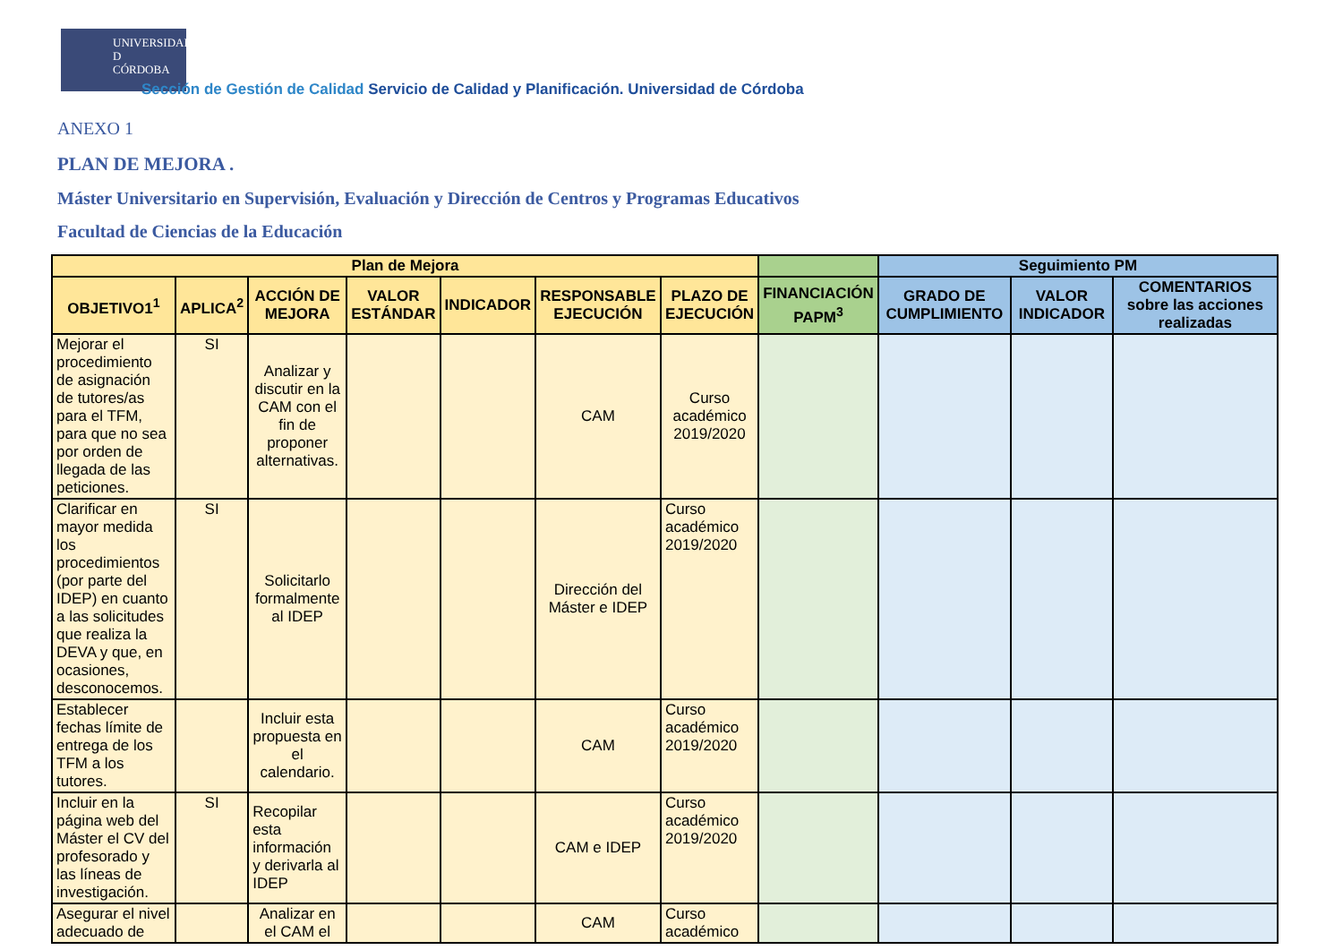UNIVERSIDAD
D
CÓRDOBA
Sección de Gestión de Calidad Servicio de Calidad y Planificación. Universidad de Córdoba
ANEXO 1
PLAN DE MEJORA .
Máster Universitario en Supervisión, Evaluación y Dirección de Centros y Programas Educativos
Facultad de Ciencias de la Educación
| Plan de Mejora | | | | | | | | Seguimiento PM | | |
| --- | --- | --- | --- | --- | --- | --- | --- | --- | --- | --- |
| OBJETIVO1<sup>1</sup> | APLICA<sup>2</sup> | ACCIÓN DE MEJORA | VALOR ESTÁNDAR | INDICADOR | RESPONSABLE EJECUCIÓN | PLAZO DE EJECUCIÓN | FINANCIACIÓN PAPM<sup>3</sup> | GRADO DE CUMPLIMIENTO | VALOR INDICADOR | COMENTARIOS sobre las acciones realizadas |
| Mejorar el procedimiento de asignación de tutores/as para el TFM, para que no sea por orden de llegada de las peticiones. | SI | Analizar y discutir en la CAM con el fin de proponer alternativas. | | | CAM | Curso académico 2019/2020 | | | | |
| Clarificar en mayor medida los procedimientos (por parte del IDEP) en cuanto a las solicitudes que realiza la DEVA y que, en ocasiones, desconocemos. | SI | Solicitarlo formalmente al IDEP | | | Dirección del Máster e IDEP | Curso académico 2019/2020 | | | | |
| Establecer fechas límite de entrega de los TFM a los tutores. | | Incluir esta propuesta en el calendario. | | | CAM | Curso académico 2019/2020 | | | | |
| Incluir en la página web del Máster el CV del profesorado y las líneas de investigación. | SI | Recopilar esta información y derivarla al IDEP | | | CAM e IDEP | Curso académico 2019/2020 | | | | |
| Asegurar el nivel adecuado de | | Analizar en el CAM el | | | CAM | Curso académico | | | | |